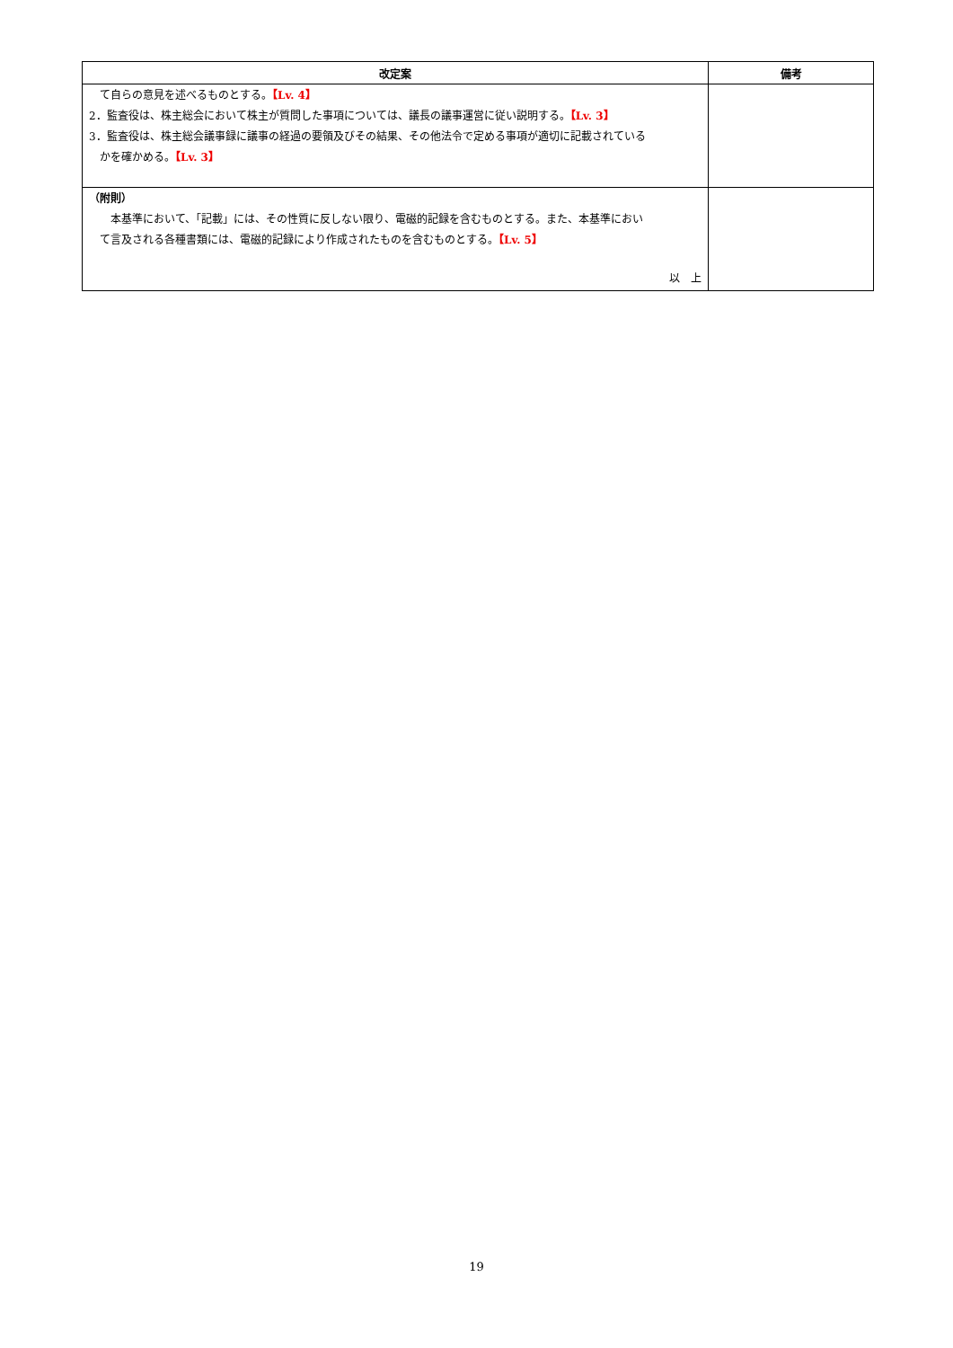| 改定案 | 備考 |
| --- | --- |
| て自らの意見を述べるものとする。 【Lv. 4】 2．監査役は、株主総会において株主が質問した事項については、議長の議事運営に従い説明する。 【Lv. 3】 3．監査役は、株主総会議事録に議事の経過の要領及びその結果、その他法令で定める事項が適切に記載されている かを確かめる。 【Lv. 3】 | |
| （附則） 本基準において、「記載」には、その性質に反しない限り、電磁的記録を含むものとする。また、本基準におい て言及される各種書類には、電磁的記録により作成されたものを含むものとする。 【Lv. 5】 以 上 | |
19